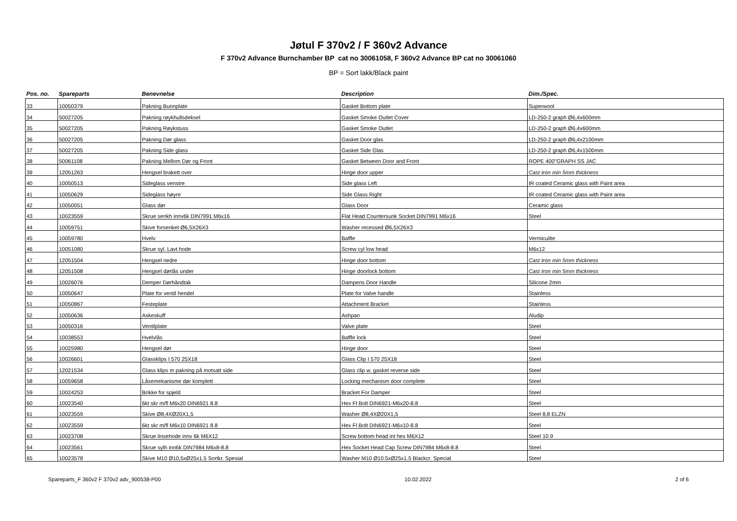Jøtul F 370v2 / F 360v2 Advance
F 370v2 Advance Burnchamber BP cat no 30061058, F 360v2 Advance BP cat no 30061060
BP = Sort lakk/Black paint
| Pos. no. | Spareparts | Benevnelse | Description | Dim./Spec. |
| --- | --- | --- | --- | --- |
| 33 | 10050379 | Pakning Bunnplate | Gasket Bottom plate | Superwool |
| 34 | 50027205 | Pakning røykhullsdeksel | Gasket Smoke Outlet Cover | LD-250-2 graph Ø6,4x600mm |
| 35 | 50027205 | Pakning Røykstuss | Gasket Smoke Outlet | LD-250-2 graph Ø6,4x600mm |
| 36 | 50027205 | Pakning Dør glass | Gasket Door glas | LD-250-2 graph Ø6,4x2100mm |
| 37 | 50027205 | Pakning Side glass | Gasket Side Glas | LD-250-2 graph Ø6,4x1500mm |
| 38 | 50061108 | Pakning Mellom Dør og Front | Gasket Between Door and Front | ROPE 400"GRAPH SS JAC |
| 39 | 12051263 | Hengsel brakett over | Hinge door upper | Cast Iron min 5mm thickness |
| 40 | 10050513 | Sideglass venstre | Side glass Left | IR coated Ceramic glass with Paint area |
| 41 | 10050629 | Sideglass høyre | Side Glass Right | IR coated Ceramic glass with Paint area |
| 42 | 10050051 | Glass dør | Glass Door | Ceramic glass |
| 43 | 10023559 | Skrue senkh innv6k DIN7991 M6x16 | Flat Head Countersunk Socket DIN7991 M6x16 | Steel |
| 44 | 10059751 | Skive forsenket Ø6,5X26X3 | Washer recessed Ø6,5X26X3 | |
| 45 | 10059780 | Hvelv | Baffle | Vermiculite |
| 46 | 10051080 | Skrue syl. Lavt hode | Screw cyl low head | M6x12 |
| 47 | 12051504 | Hengsel nedre | Hinge door bottom | Cast Iron min 5mm thickness |
| 48 | 12051508 | Hengsel dørlås under | Hinge doorlock bottom | Cast Iron min 5mm thickness |
| 49 | 10026076 | Demper Dørhåndtak | Dampens Door Handle | Silicone 2mm |
| 50 | 10050647 | Plate for ventil hendel | Plate for Valve handle | Stainless |
| 51 | 10050867 | Festeplate | Attachment Bracket | Stainless |
| 52 | 10050636 | Askeskuff | Ashpan | Aludip |
| 53 | 10050316 | Ventilplate | Valve plate | Steel |
| 54 | 10038553 | Hvelvlås | Baffle lock | Steel |
| 55 | 10025980 | Hengsel dør | Hinge door | Steel |
| 56 | 10026601 | Glassklips I 570 25X18 | Glass Clip I 570 25X18 | Steel |
| 57 | 12021534 | Glass klips m pakning på motsatt side | Glass clip w. gasket reverse side | Steel |
| 58 | 10059658 | Låsemekanisme dør komplett | Locking mechanism door complete | Steel |
| 59 | 10024253 | Brikke for spjeld | Bracket For Damper | Steel |
| 60 | 10023540 | 6kt skr m/fl M6x20 DIN6921 8.8 | Hex Fl Bolt DIN6921-M6x20-8.8 | Steel |
| 61 | 10023559 | Skive Ø8,4XØ20X1,5 | Washer Ø8,4XØ20X1,5 | Steel 8,8 ELZN |
| 62 | 10023559 | 6kt skr m/fl M6x10 DIN6921 8.8 | Hex Fl Bolt DIN6921-M6x10-8.8 | Steel |
| 63 | 10023708 | Skrue linsehode innv 6k M6X12 | Screw bottom head int hex M6X12 | Steel 10.9 |
| 64 | 10023561 | Skrue sylh inn6k DIN7984 M6x8-8.8 | Hex Socket Head Cap Screw DIN7984 M6x8-8.8 | Steel |
| 65 | 10023578 | Skive M10 Ø10,5xØ25x1.5 Sortkr. Spesial | Washer M10 Ø10.5xØ25x1.5 Blackcr. Special | Steel |
Spareparts_F 360v2 F 370v2 adv_900538-P00 10.02.2022 2 of 6